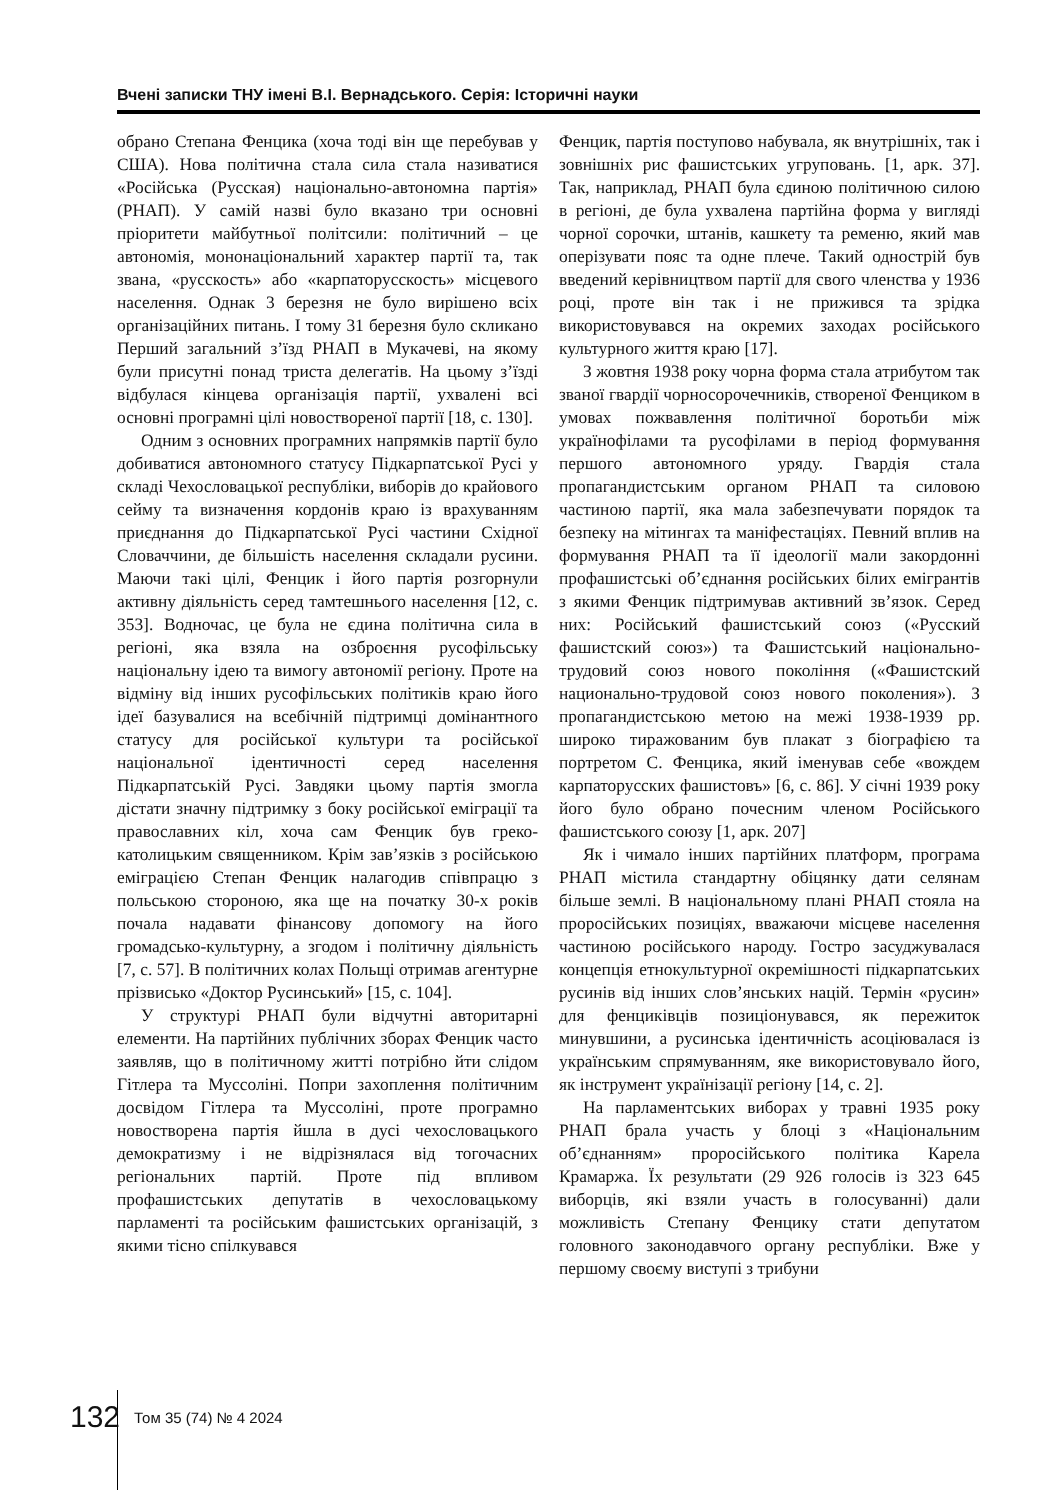Вчені записки ТНУ імені В.І. Вернадського. Серія: Історичні науки
обрано Степана Фенцика (хоча тоді він ще перебував у США). Нова політична стала сила стала називатися «Російська (Русская) національно-автономна партія» (РНАП). У самій назві було вказано три основні пріоритети майбутньої політсили: політичний – це автономія, мононаціональний характер партії та, так звана, «русскость» або «карпаторусскость» місцевого населення. Однак 3 березня не було вирішено всіх організаційних питань. І тому 31 березня було скликано Перший загальний з’їзд РНАП в Мукачеві, на якому були присутні понад триста делегатів. На цьому з’їзді відбулася кінцева організація партії, ухвалені всі основні програмні цілі новоствореної партії [18, с. 130].
Одним з основних програмних напрямків партії було добиватися автономного статусу Підкарпатської Русі у складі Чехословацької республіки, виборів до крайового сейму та визначення кордонів краю із врахуванням приєднання до Підкарпатської Русі частини Східної Словаччини, де більшість населення складали русини. Маючи такі цілі, Фенцик і його партія розгорнули активну діяльність серед тамтешнього населення [12, с. 353]. Водночас, це була не єдина політична сила в регіоні, яка взяла на озброєння русофільську національну ідею та вимогу автономії регіону. Проте на відміну від інших русофільських політиків краю його ідеї базувалися на всебічній підтримці домінантного статусу для російської культури та російської національної ідентичності серед населення Підкарпатській Русі. Завдяки цьому партія змогла дістати значну підтримку з боку російської еміграції та православних кіл, хоча сам Фенцик був греко-католицьким священником. Крім зав’язків з російською еміграцією Степан Фенцик налагодив співпрацю з польською стороною, яка ще на початку 30-х років почала надавати фінансову допомогу на його громадсько-культурну, а згодом і політичну діяльність [7, с. 57]. В політичних колах Польщі отримав агентурне прізвисько «Доктор Русинський» [15, с. 104].
У структурі РНАП були відчутні авторитарні елементи. На партійних публічних зборах Фенцик часто заявляв, що в політичному житті потрібно йти слідом Гітлера та Муссоліні. Попри захоплення політичним досвідом Гітлера та Муссоліні, проте програмно новостворена партія йшла в дусі чехословацького демократизму і не відрізнялася від тогочасних регіональних партій. Проте під впливом профашистських депутатів в чехословацькому парламенті та російським фашистських організацій, з якими тісно спілкувався
Фенцик, партія поступово набувала, як внутрішніх, так і зовнішніх рис фашистських угруповань. [1, арк. 37]. Так, наприклад, РНАП була єдиною політичною силою в регіоні, де була ухвалена партійна форма у вигляді чорної сорочки, штанів, кашкету та ременю, який мав оперізувати пояс та одне плече. Такий однострій був введений керівництвом партії для свого членства у 1936 році, проте він так і не прижився та зрідка використовувався на окремих заходах російського культурного життя краю [17].
З жовтня 1938 року чорна форма стала атрибутом так званої гвардії чорносорочечників, створеної Фенциком в умовах пожвавлення політичної боротьби між українофілами та русофілами в період формування першого автономного уряду. Гвардія стала пропагандистським органом РНАП та силовою частиною партії, яка мала забезпечувати порядок та безпеку на мітингах та маніфестаціях. Певний вплив на формування РНАП та її ідеології мали закордонні профашистські об’єднання російських білих емігрантів з якими Фенцик підтримував активний зв’язок. Серед них: Російський фашистський союз («Русский фашистский союз») та Фашистський національно-трудовий союз нового покоління («Фашистский национально-трудовой союз нового поколения»). З пропагандистською метою на межі 1938-1939 рр. широко тиражованим був плакат з біографією та портретом С. Фенцика, який іменував себе «вождем карпаторусских фашистовъ» [6, с. 86]. У січні 1939 року його було обрано почесним членом Російського фашистського союзу [1, арк. 207]
Як і чимало інших партійних платформ, програма РНАП містила стандартну обіцянку дати селянам більше землі. В національному плані РНАП стояла на проросійських позиціях, вважаючи місцеве населення частиною російського народу. Гостро засуджувалася концепція етнокультурної окремішності підкарпатських русинів від інших слов’янських націй. Термін «русин» для фенциківців позиціонувався, як пережиток минувшини, а русинська ідентичність асоціювалася із українським спрямуванням, яке використовувало його, як інструмент українізації регіону [14, с. 2].
На парламентських виборах у травні 1935 року РНАП брала участь у блоці з «Національним об’єднанням» проросійського політика Карела Крамаржа. Їх результати (29 926 голосів із 323 645 виборців, які взяли участь в голосуванні) дали можливість Степану Фенцику стати депутатом головного законодавчого органу республіки. Вже у першому своєму виступі з трибуни
132 Том 35 (74) № 4 2024